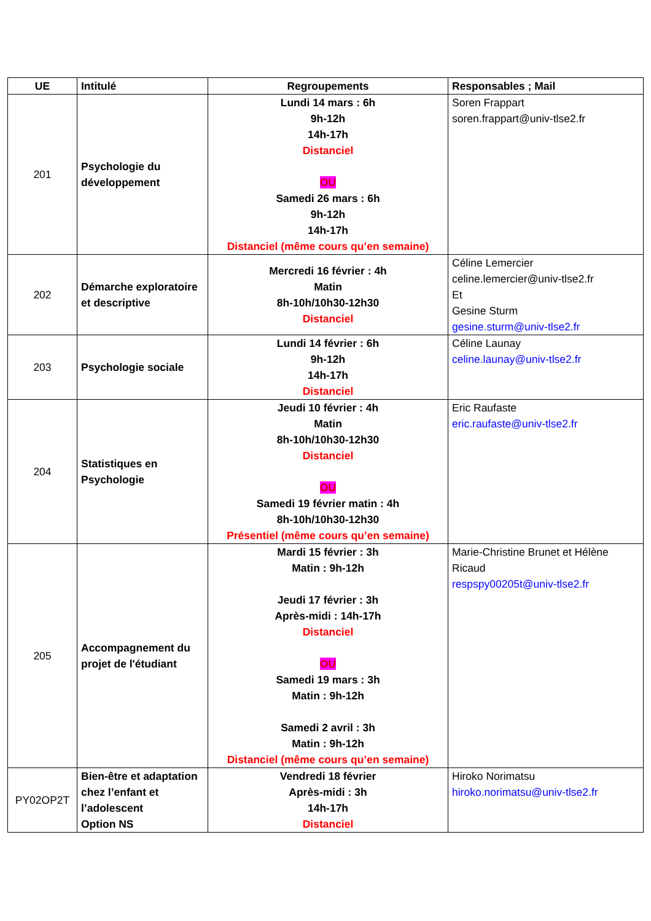| UE | Intitulé | Regroupements | Responsables ; Mail |
| --- | --- | --- | --- |
| 201 | Psychologie du développement | Lundi 14 mars : 6h 9h-12h 14h-17h Distanciel OU Samedi 26 mars : 6h 9h-12h 14h-17h Distanciel (même cours qu’en semaine) | Soren Frappart soren.frappart@univ-tlse2.fr |
| 202 | Démarche exploratoire et descriptive | Mercredi 16 février : 4h Matin 8h-10h/10h30-12h30 Distanciel | Céline Lemercier celine.lemercier@univ-tlse2.fr Et Gesine Sturm gesine.sturm@univ-tlse2.fr |
| 203 | Psychologie sociale | Lundi 14 février : 6h 9h-12h 14h-17h Distanciel | Céline Launay celine.launay@univ-tlse2.fr |
| 204 | Statistiques en Psychologie | Jeudi 10 février : 4h Matin 8h-10h/10h30-12h30 Distanciel OU Samedi 19 février matin : 4h 8h-10h/10h30-12h30 Présentiel (même cours qu’en semaine) | Eric Raufaste eric.raufaste@univ-tlse2.fr |
| 205 | Accompagnement du projet de l'étudiant | Mardi 15 février : 3h Matin : 9h-12h Jeudi 17 février : 3h Après-midi : 14h-17h Distanciel OU Samedi 19 mars : 3h Matin : 9h-12h Samedi 2 avril : 3h Matin : 9h-12h Distanciel (même cours qu’en semaine) | Marie-Christine Brunet et Hélène Ricaud respspy00205t@univ-tlse2.fr |
| PY02OP2T | Bien-être et adaptation chez l’enfant et l’adolescent Option NS | Vendredi 18 février Après-midi : 3h 14h-17h Distanciel | Hiroko Norimatsu hiroko.norimatsu@univ-tlse2.fr |